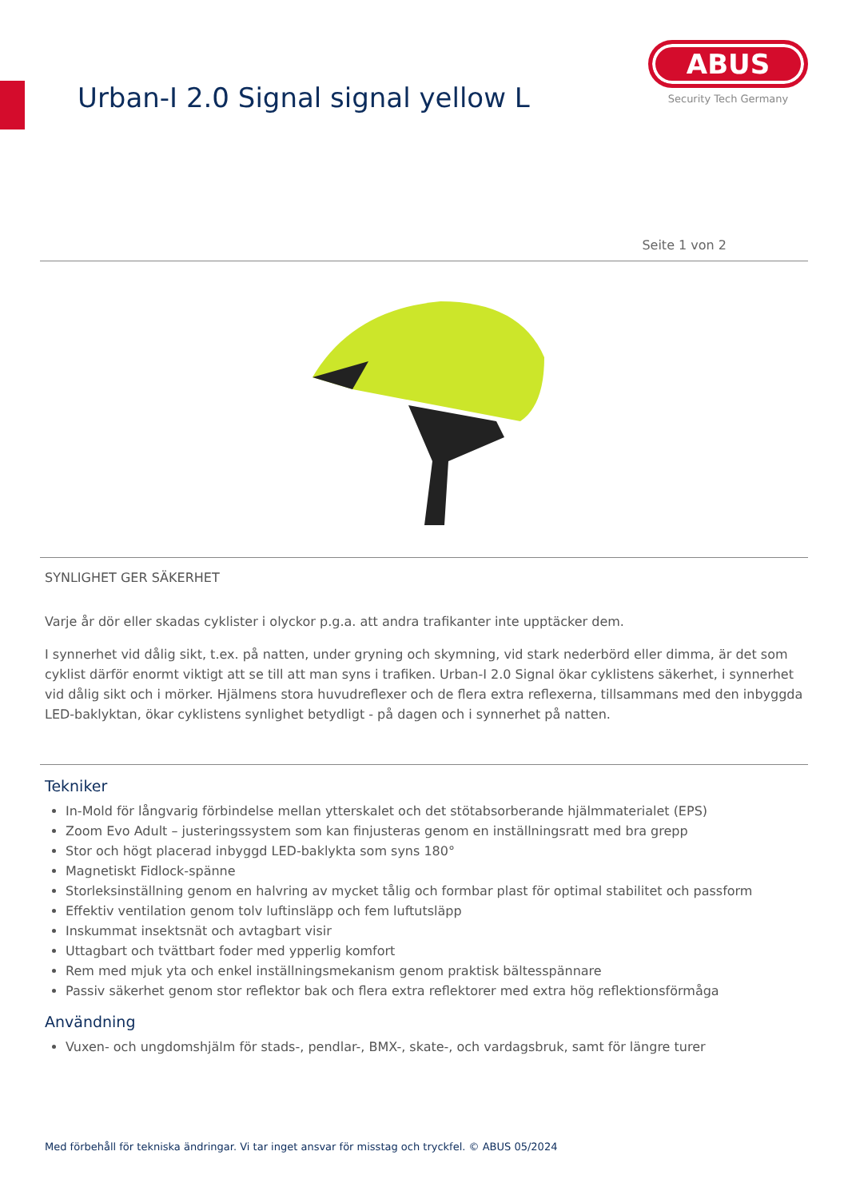Urban-I 2.0 Signal signal yellow L
ABUS
Security Tech Germany
Seite 1 von 2
SYNLIGHET GER SÄKERHET
Varje år dör eller skadas cyklister i olyckor p.g.a. att andra trafikanter inte upptäcker dem.
I synnerhet vid dålig sikt, t.ex. på natten, under gryning och skymning, vid stark nederbörd eller dimma, är det som cyklist därför enormt viktigt att se till att man syns i trafiken. Urban-I 2.0 Signal ökar cyklistens säkerhet, i synnerhet vid dålig sikt och i mörker. Hjälmens stora huvudreflexer och de flera extra reflexerna, tillsammans med den inbyggda LED-baklyktan, ökar cyklistens synlighet betydligt - på dagen och i synnerhet på natten.
Tekniker
In-Mold för långvarig förbindelse mellan ytterskalet och det stötabsorberande hjälmmaterialet (EPS)
Zoom Evo Adult – justeringssystem som kan finjusteras genom en inställningsratt med bra grepp
Stor och högt placerad inbyggd LED-baklykta som syns 180°
Magnetiskt Fidlock-spänne
Storleksinställning genom en halvring av mycket tålig och formbar plast för optimal stabilitet och passform
Effektiv ventilation genom tolv luftinsläpp och fem luftutsläpp
Inskummat insektsnät och avtagbart visir
Uttagbart och tvättbart foder med ypperlig komfort
Rem med mjuk yta och enkel inställningsmekanism genom praktisk bältesspännare
Passiv säkerhet genom stor reflektor bak och flera extra reflektorer med extra hög reflektionsförmåga
Användning
Vuxen- och ungdomshjälm för stads-, pendlar-, BMX-, skate-, och vardagsbruk, samt för längre turer
Med förbehåll för tekniska ändringar. Vi tar inget ansvar för misstag och tryckfel. © ABUS 05/2024